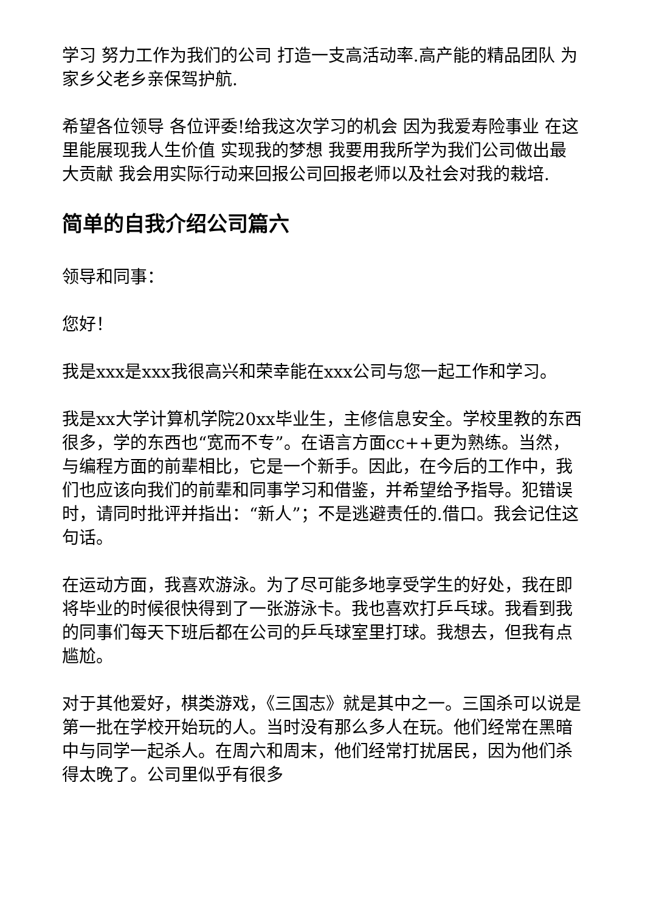学习 努力工作为我们的公司 打造一支高活动率.高产能的精品团队 为家乡父老乡亲保驾护航.
希望各位领导 各位评委!给我这次学习的机会 因为我爱寿险事业 在这里能展现我人生价值 实现我的梦想 我要用我所学为我们公司做出最大贡献 我会用实际行动来回报公司回报老师以及社会对我的栽培.
简单的自我介绍公司篇六
领导和同事：
您好！
我是xxx是xxx我很高兴和荣幸能在xxx公司与您一起工作和学习。
我是xx大学计算机学院20xx毕业生，主修信息安全。学校里教的东西很多，学的东西也“宽而不专”。在语言方面cc++更为熟练。当然，与编程方面的前辈相比，它是一个新手。因此，在今后的工作中，我们也应该向我们的前辈和同事学习和借鉴，并希望给予指导。犯错误时，请同时批评并指出：“新人”；不是逃避责任的.借口。我会记住这句话。
在运动方面，我喜欢游泳。为了尽可能多地享受学生的好处，我在即将毕业的时候很快得到了一张游泳卡。我也喜欢打乒乓球。我看到我的同事们每天下班后都在公司的乒乓球室里打球。我想去，但我有点尴尬。
对于其他爱好，棋类游戏，《三国志》就是其中之一。三国杀可以说是第一批在学校开始玩的人。当时没有那么多人在玩。他们经常在黑暗中与同学一起杀人。在周六和周末，他们经常打扰居民，因为他们杀得太晚了。公司里似乎有很多